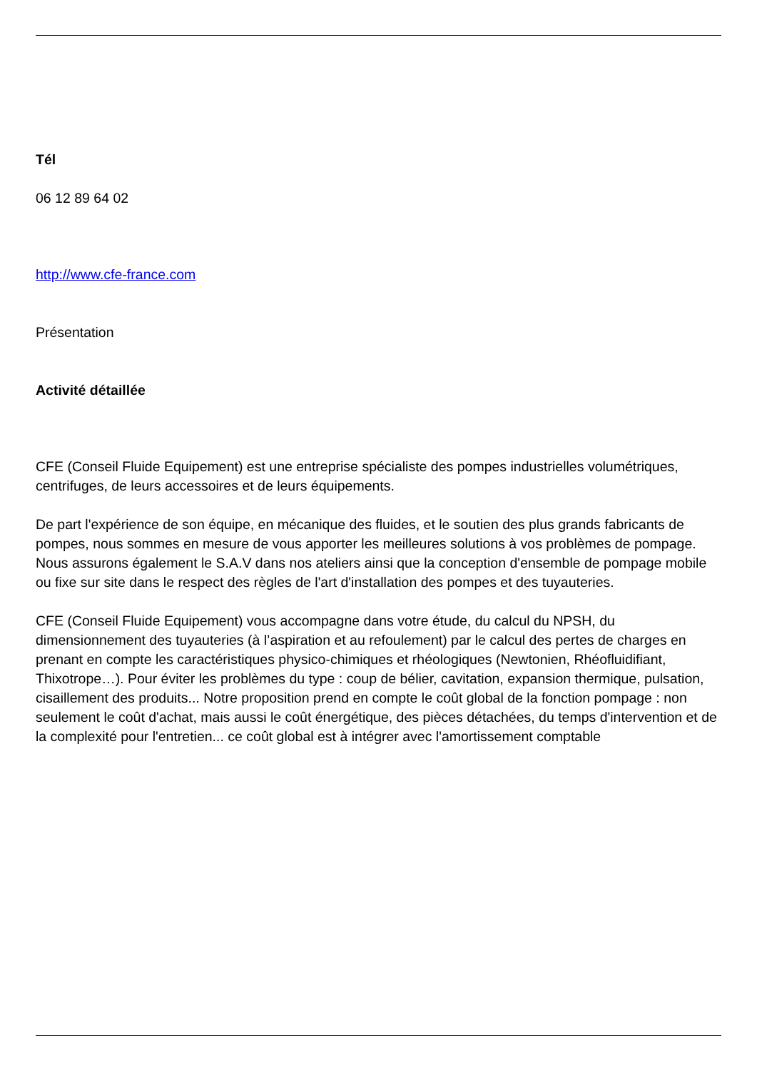Tél
06 12 89 64 02
http://www.cfe-france.com
Présentation
Activité détaillée
CFE (Conseil Fluide Equipement) est une entreprise spécialiste des pompes industrielles volumétriques, centrifuges, de leurs accessoires et de leurs équipements.
De part l'expérience de son équipe, en mécanique des fluides, et le soutien des plus grands fabricants de pompes, nous sommes en mesure de vous apporter les meilleures solutions à vos problèmes de pompage. Nous assurons également le S.A.V dans nos ateliers ainsi que la conception d'ensemble de pompage mobile ou fixe sur site dans le respect des règles de l'art d'installation des pompes et des tuyauteries.
CFE (Conseil Fluide Equipement) vous accompagne dans votre étude, du calcul du NPSH, du dimensionnement des tuyauteries (à l’aspiration et au refoulement) par le calcul des pertes de charges en prenant en compte les caractéristiques physico-chimiques et rhéologiques (Newtonien, Rhéofluidifiant, Thixotrope…). Pour éviter les problèmes du type : coup de bélier, cavitation, expansion thermique, pulsation, cisaillement des produits... Notre proposition prend en compte le coût global de la fonction pompage : non seulement le coût d'achat, mais aussi le coût énergétique, des pièces détachées, du temps d'intervention et de la complexité pour l'entretien... ce coût global est à intégrer avec l'amortissement comptable